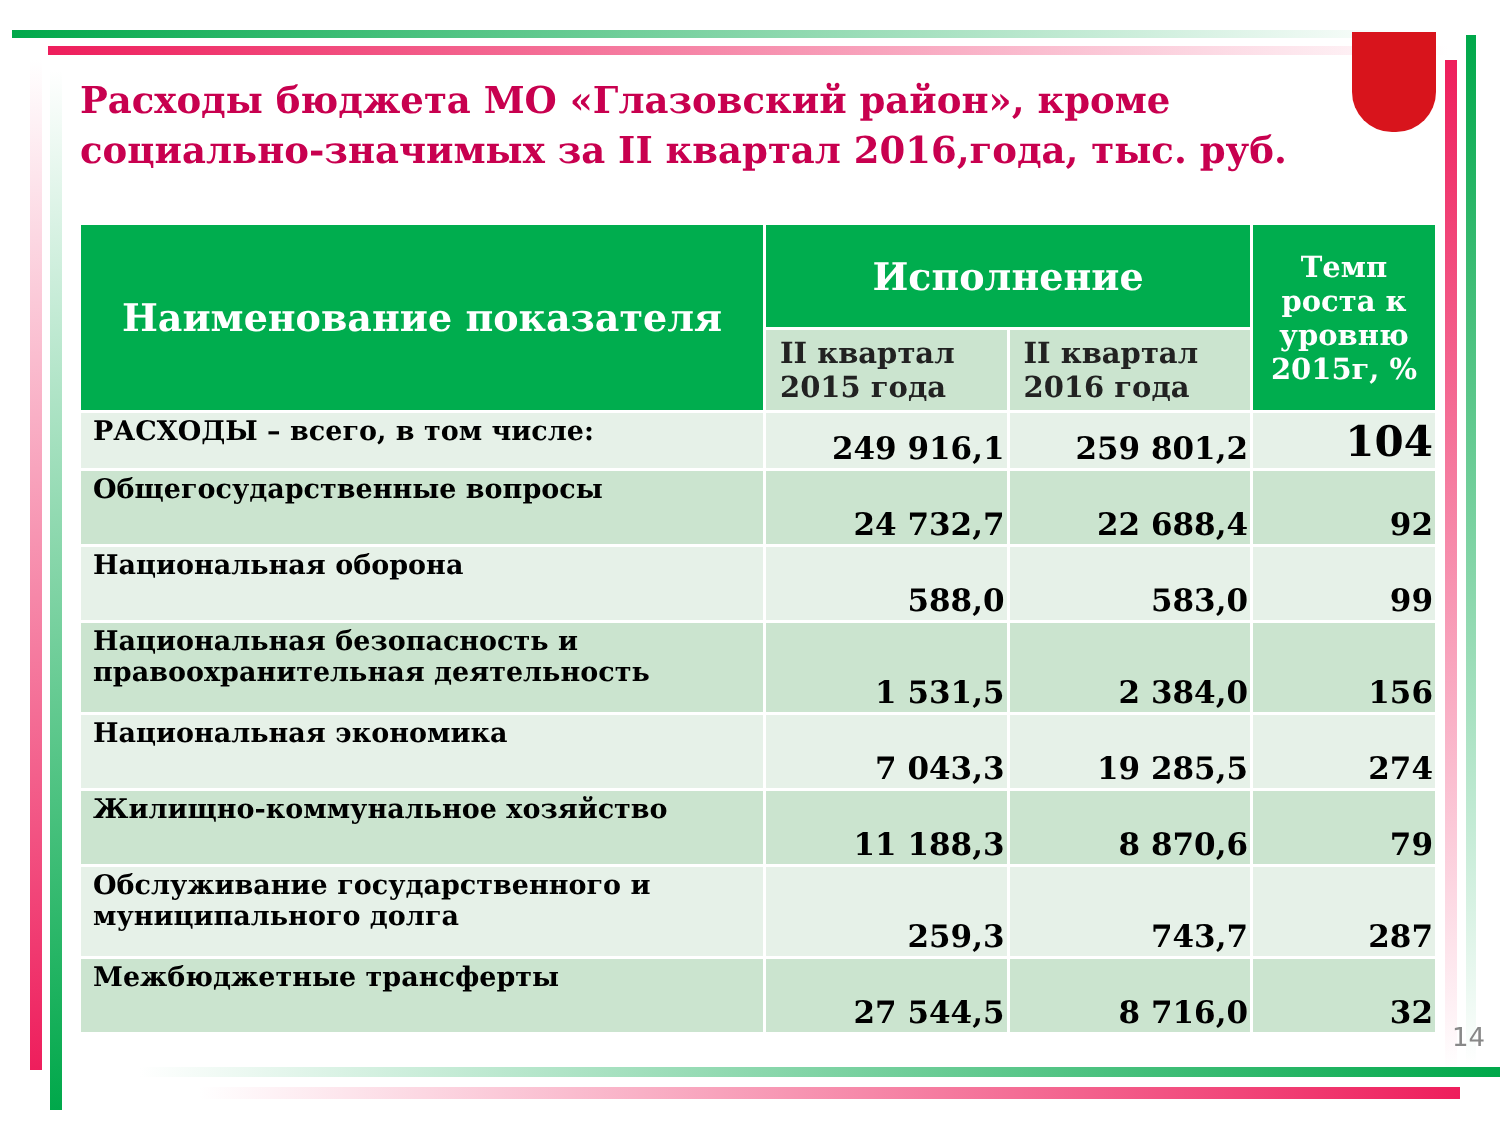Расходы бюджета МО «Глазовский район», кроме социально-значимых за II квартал 2016,года, тыс. руб.
| Наименование показателя | Исполнение | | Темп роста к уровню 2015г, % |
| --- | --- | --- | --- |
| | II квартал 2015 года | II квартал 2016 года | |
| РАСХОДЫ – всего, в том числе: | 249 916,1 | 259 801,2 | 104 |
| Общегосударственные вопросы | 24 732,7 | 22 688,4 | 92 |
| Национальная оборона | 588,0 | 583,0 | 99 |
| Национальная безопасность и правоохранительная деятельность | 1 531,5 | 2 384,0 | 156 |
| Национальная экономика | 7 043,3 | 19 285,5 | 274 |
| Жилищно-коммунальное хозяйство | 11 188,3 | 8 870,6 | 79 |
| Обслуживание государственного и муниципального долга | 259,3 | 743,7 | 287 |
| Межбюджетные трансферты | 27 544,5 | 8 716,0 | 32 |
14